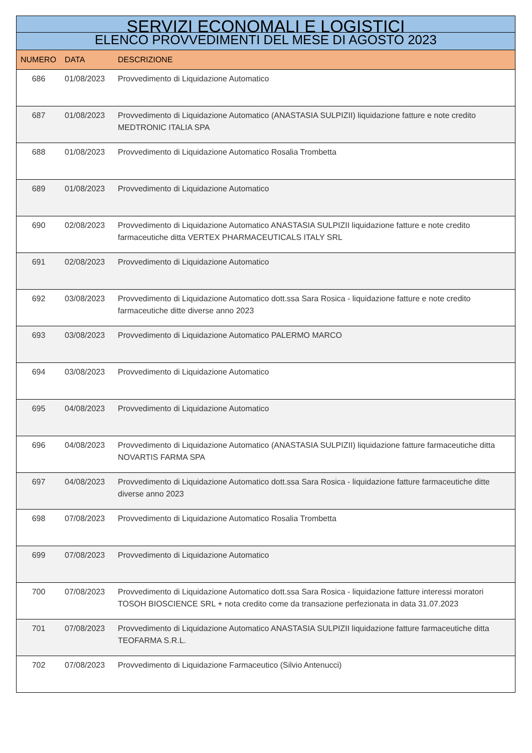| SERVIZI ECONOMALI E LOGISTICI | | |
| ELENCO PROVVEDIMENTI DEL MESE DI AGOSTO 2023 | | |
| NUMERO | DATA | DESCRIZIONE |
| 686 | 01/08/2023 | Provvedimento di Liquidazione Automatico |
| 687 | 01/08/2023 | Provvedimento di Liquidazione Automatico (ANASTASIA SULPIZII) liquidazione fatture e note credito MEDTRONIC ITALIA SPA |
| 688 | 01/08/2023 | Provvedimento di Liquidazione Automatico Rosalia Trombetta |
| 689 | 01/08/2023 | Provvedimento di Liquidazione Automatico |
| 690 | 02/08/2023 | Provvedimento di Liquidazione Automatico ANASTASIA SULPIZII liquidazione fatture e note credito farmaceutiche ditta VERTEX PHARMACEUTICALS ITALY SRL |
| 691 | 02/08/2023 | Provvedimento di Liquidazione Automatico |
| 692 | 03/08/2023 | Provvedimento di Liquidazione Automatico dott.ssa Sara Rosica - liquidazione fatture e note credito farmaceutiche ditte diverse anno 2023 |
| 693 | 03/08/2023 | Provvedimento di Liquidazione Automatico PALERMO MARCO |
| 694 | 03/08/2023 | Provvedimento di Liquidazione Automatico |
| 695 | 04/08/2023 | Provvedimento di Liquidazione Automatico |
| 696 | 04/08/2023 | Provvedimento di Liquidazione Automatico (ANASTASIA SULPIZII) liquidazione fatture farmaceutiche ditta NOVARTIS FARMA SPA |
| 697 | 04/08/2023 | Provvedimento di Liquidazione Automatico dott.ssa Sara Rosica - liquidazione fatture farmaceutiche ditte diverse anno 2023 |
| 698 | 07/08/2023 | Provvedimento di Liquidazione Automatico Rosalia Trombetta |
| 699 | 07/08/2023 | Provvedimento di Liquidazione Automatico |
| 700 | 07/08/2023 | Provvedimento di Liquidazione Automatico dott.ssa Sara Rosica - liquidazione fatture interessi moratori TOSOH BIOSCIENCE SRL + nota credito come da transazione perfezionata in data 31.07.2023 |
| 701 | 07/08/2023 | Provvedimento di Liquidazione Automatico ANASTASIA SULPIZII liquidazione fatture farmaceutiche ditta TEOFARMA S.R.L. |
| 702 | 07/08/2023 | Provvedimento di Liquidazione Farmaceutico (Silvio Antenucci) |